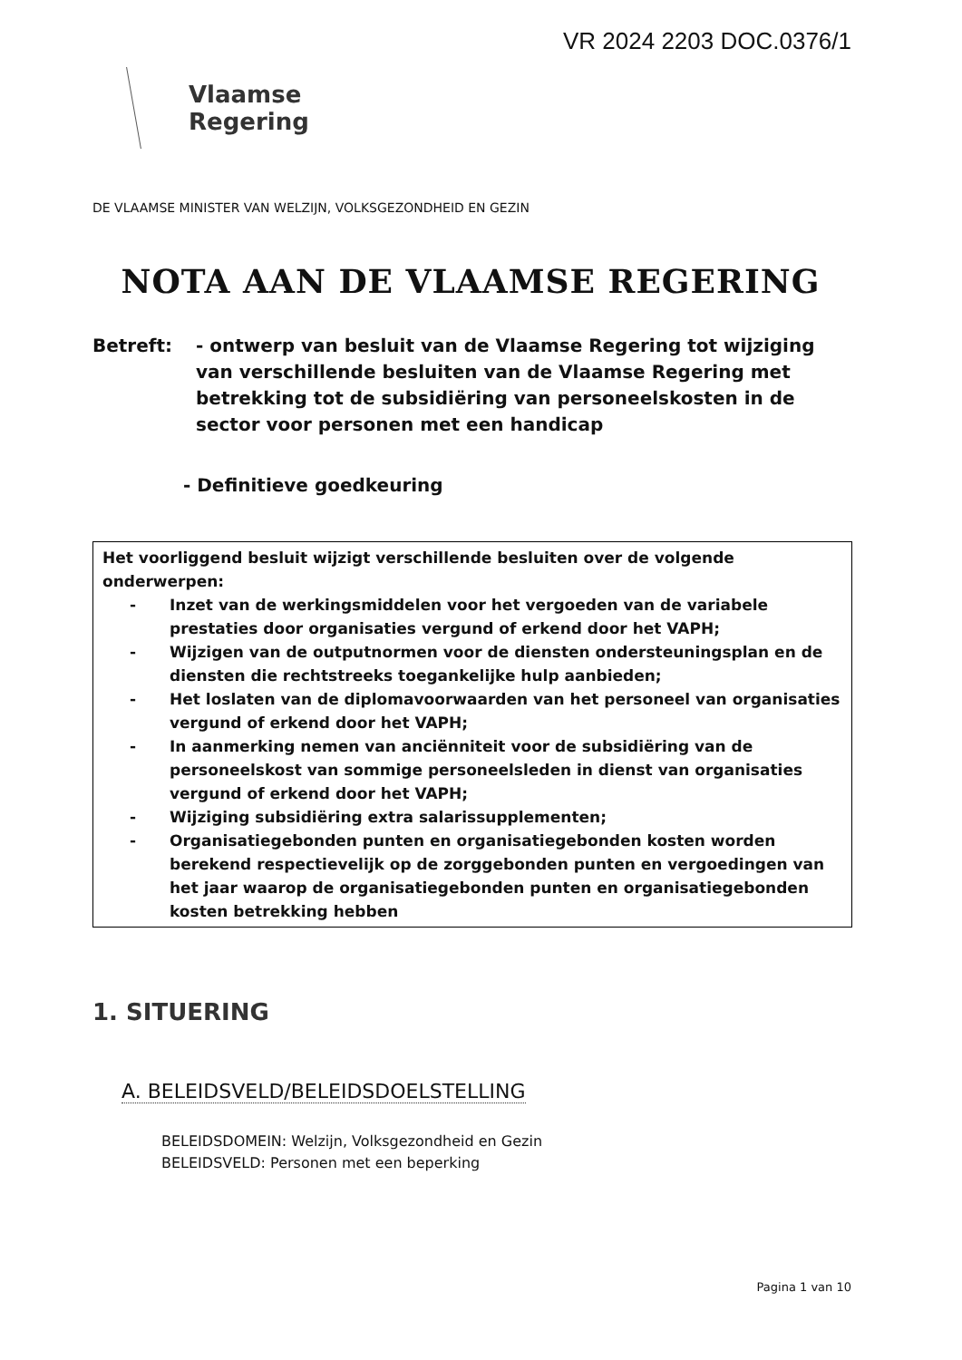VR 2024 2203 DOC.0376/1
Vlaamse
Regering
DE VLAAMSE MINISTER VAN WELZIJN, VOLKSGEZONDHEID EN GEZIN
NOTA AAN DE VLAAMSE REGERING
Betreft: - ontwerp van besluit van de Vlaamse Regering tot wijziging van verschillende besluiten van de Vlaamse Regering met betrekking tot de subsidiëring van personeelskosten in de sector voor personen met een handicap
- Definitieve goedkeuring
Het voorliggend besluit wijzigt verschillende besluiten over de volgende onderwerpen:
- Inzet van de werkingsmiddelen voor het vergoeden van de variabele prestaties door organisaties vergund of erkend door het VAPH;
- Wijzigen van de outputnormen voor de diensten ondersteuningsplan en de diensten die rechtstreeks toegankelijke hulp aanbieden;
- Het loslaten van de diplomavoorwaarden van het personeel van organisaties vergund of erkend door het VAPH;
- In aanmerking nemen van anciënniteit voor de subsidiëring van de personeelskost van sommige personeelsleden in dienst van organisaties vergund of erkend door het VAPH;
- Wijziging subsidiëring extra salarissupplementen;
- Organisatiegebonden punten en organisatiegebonden kosten worden berekend respectievelijk op de zorggebonden punten en vergoedingen van het jaar waarop de organisatiegebonden punten en organisatiegebonden kosten betrekking hebben
1. SITUERING
A. BELEIDSVELD/BELEIDSDOELSTELLING
BELEIDSDOMEIN: Welzijn, Volksgezondheid en Gezin
BELEIDSVELD: Personen met een beperking
Pagina 1 van 10